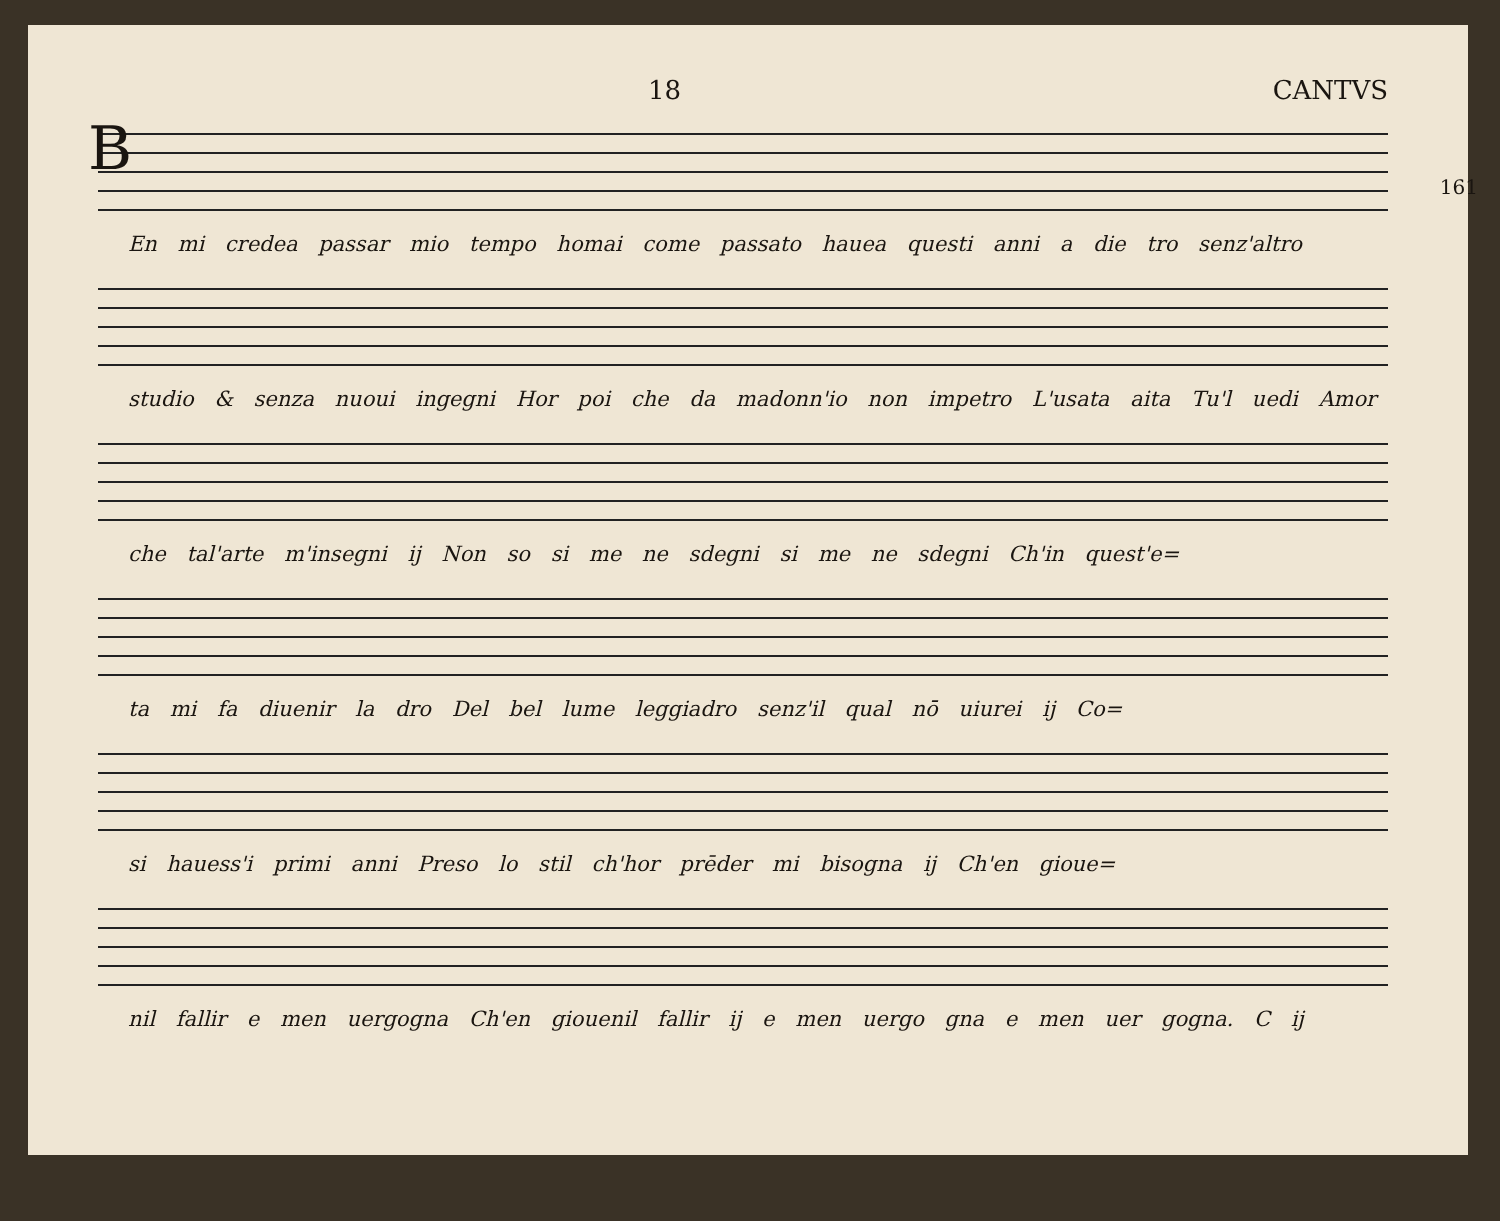18 CANTVS
161
B
En mi credea passar mio tempo homai come passato hauea questi anni a die tro senz'altro
studio & senza nuoui ingegni Hor poi che da madonn'io non impetro L'usata aita Tu'l uedi Amor
che tal'arte m'insegni ij Non so si me ne sdegni si me ne sdegni Ch'in quest'e=
ta mi fa diuenir la dro Del bel lume leggiadro senz'il qual nō uiurei ij Co=
si hauess'i primi anni Preso lo stil ch'hor prēder mi bisogna ij Ch'en gioue=
nil fallir e men uergogna Ch'en giouenil fallir ij e men uergo gna e men uer gogna. C ij